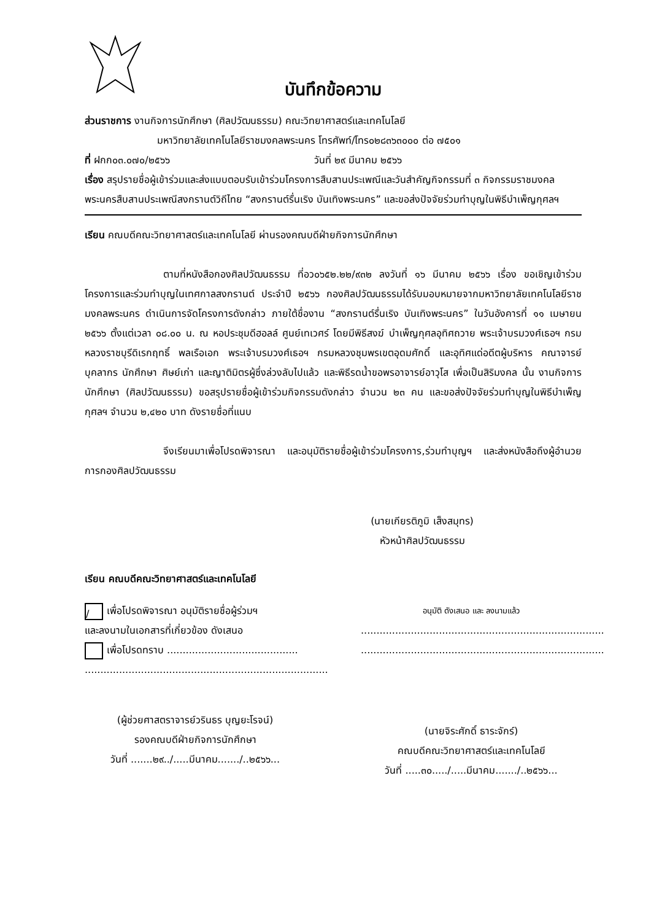บันทึกข้อความ
ส่วนราชการ งานกิจการนักศึกษา (ศิลปวัฒนธรรม) คณะวิทยาศาสตร์และเทคโนโลยี
มหาวิทยาลัยเทคโนโลยีราชมงคลพระนคร โทรศัพท์/โทร๐๒๘๓๖๓๐๐๐ ต่อ ๗๕๐๑
ที่ ฝกก๐๓.๐๗๐/๒๕๖๖ วันที่ ๒๙ มีนาคม ๒๕๖๖
เรื่อง สรุปรายชื่อผู้เข้าร่วมและส่งแบบตอบรับเข้าร่วมโครงการสืบสานประเพณีและวันสำคัญกิจกรรมที่ ๓ กิจกรรมราชมงคลพระนครสืบสานประเพณีสงกรานต์วิถีไทย “สงกรานต์รื่นเริง บันเทิงพระนคร” และขอส่งปัจจัยร่วมทำบุญในพิธีบำเพ็ญกุศลฯ
เรียน คณบดีคณะวิทยาศาสตร์และเทคโนโลยี ผ่านรองคณบดีฝ่ายกิจการนักศึกษา
ตามที่หนังสือกองศิลปวัฒนธรรม ที่อว๐๖๕๒.๒๒/๙๓๒ ลงวันที่ ๑๖ มีนาคม ๒๕๖๖ เรื่อง ขอเชิญเข้าร่วมโครงการและร่วมทำบุญในเทศกาลสงกรานต์ ประจำปี ๒๕๖๖ กองศิลปวัฒนธรรมได้รับมอบหมายจากมหาวิทยาลัยเทคโนโลยีราชมงคลพระนคร ดำเนินการจัดโครงการดังกล่าว ภายใต้ชื่องาน “สงกรานต์รื่นเริง บันเทิงพระนคร” ในวันอังคารที่ ๑๑ เมษายน ๒๕๖๖ ตั้งแต่เวลา ๐๘.๐๐ น. ณ หอประชุมดีฮอลล์ ศูนย์เทเวศร์ โดยมีพิธีสงฆ์ บำเพ็ญกุศลอุทิศถวาย พระเจ้าบรมวงศ์เธอฯ กรมหลวงราชบุรีดิเรกฤทธิ์ พลเรือเอก พระเจ้าบรมวงศ์เธอฯ กรมหลวงชุมพรเขตอุดมศักดิ์ และอุทิศแด่อดีตผู้บริหาร คณาจารย์ บุคลากร นักศึกษา ศิษย์เก่า และญาติมิตรผู้ซึ่งล่วงลับไปแล้ว และพิธีรดน้ำขอพรอาจารย์อาวุโส เพื่อเป็นสิริมงคล นั้น งานกิจการนักศึกษา (ศิลปวัฒนธรรม) ขอสรุปรายชื่อผู้เข้าร่วมกิจกรรมดังกล่าว จำนวน ๒๓ คน และขอส่งปัจจัยร่วมทำบุญในพิธีบำเพ็ญกุศลฯ จำนวน ๒,๔๒๐ บาท ดังรายชื่อที่แนบ
จึงเรียนมาเพื่อโปรดพิจารณา และอนุมัติรายชื่อผู้เข้าร่วมโครงการ,ร่วมทำบุญฯ และส่งหนังสือถึงผู้อำนวยการกองศิลปวัฒนธรรม
(นายเกียรติภูมิ เส็งสมุทร)
หัวหน้าศิลปวัฒนธรรม
เรียน คณบดีคณะวิทยาศาสตร์และเทคโนโลยี
/ เพื่อโปรดพิจารณา อนุมัติรายชื่อผู้ร่วมฯ
และลงนามในเอกสารที่เกี่ยวข้อง ดังเสนอ
เพื่อโปรดทราบ ..........................................
..............................................................................
(ผู้ช่วยศาสตราจารย์วรินธร บุญยะโรจน์)
รองคณบดีฝ่ายกิจการนักศึกษา
วันที่ .......๒๙../.....มีนาคม......./..๒๕๖๖...
อนุมัติ ดังเสนอ และ ลงนามแล้ว
..............................................................................
..............................................................................
(นายจิระศักดิ์ ธาระจักร์)
คณบดีคณะวิทยาศาสตร์และเทคโนโลยี
วันที่ .....๓๐...../.....มีนาคม......./..๒๕๖๖...